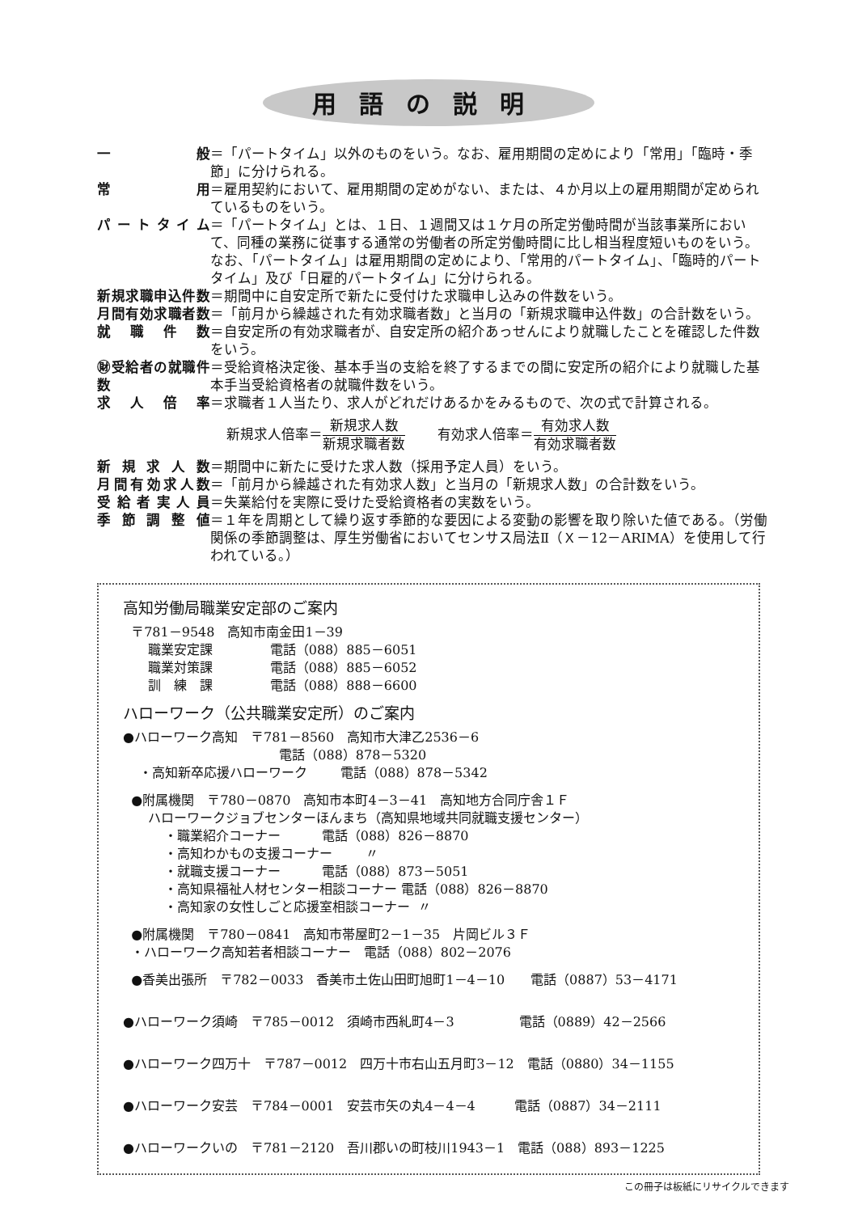用語の説明
一 般 ＝「パートタイム」以外のものをいう。なお、雇用期間の定めにより「常用」「臨時・季節」に分けられる。
常 用 ＝雇用契約において、雇用期間の定めがない、または、４か月以上の雇用期間が定められているものをいう。
パートタイム ＝「パートタイム」とは、１日、１週間又は１ケ月の所定労働時間が当該事業所において、同種の業務に従事する通常の労働者の所定労働時間に比し相当程度短いものをいう。
なお、「パートタイム」は雇用期間の定めにより、「常用的パートタイム」、「臨時的パートタイム」及び「日雇的パートタイム」に分けられる。
新規求職申込件数 ＝期間中に自安定所で新たに受付けた求職申し込みの件数をいう。
月間有効求職者数 ＝「前月から繰越された有効求職者数」と当月の「新規求職申込件数」の合計数をいう。
就 職 件 数 ＝自安定所の有効求職者が、自安定所の紹介あっせんにより就職したことを確認した件数をいう。
㊖受給者の就職件数
＝受給資格決定後、基本手当の支給を終了するまでの間に安定所の紹介により就職した基本手当受給資格者の就職件数をいう。
求 人 倍 率 ＝求職者１人当たり、求人がどれだけあるかをみるもので、次の式で計算される。
新規求人倍率＝新規求人数 新規求職者数
有効求人倍率＝有効求人数 有効求職者数
新 規 求 人 数 ＝期間中に新たに受けた求人数（採用予定人員）をいう。
月間有効求人数 ＝「前月から繰越された有効求人数」と当月の「新規求人数」の合計数をいう。
受給者実人員 ＝失業給付を実際に受けた受給資格者の実数をいう。
季 節 調 整 値 ＝１年を周期として繰り返す季節的な要因による変動の影響を取り除いた値である。（労働関係の季節調整は、厚生労働省においてセンサス局法Ⅱ（Ｘ－12－ARIMA）を使用して行われている。）
高知労働局職業安定部のご案内
〒781－9548　高知市南金田1－39 職業安定課 電話（088）885－6051 職業対策課 電話（088）885－6052 訓　練　課 電話（088）888－6600
ハローワーク（公共職業安定所）のご案内
●ハローワーク高知　〒781－8560　高知市大津乙2536－6 電話（088）878－5320 ・高知新卒応援ハローワーク 電話（088）878－5342
●附属機関　〒780－0870　高知市本町4－3－41　高知地方合同庁舎１Ｆ ハローワークジョブセンターほんまち（高知県地域共同就職支援センター） ・職業紹介コーナー 電話（088）826－8870 ・高知わかもの支援コーナー 〃 ・就職支援コーナー 電話（088）873－5051 ・高知県福祉人材センター相談コーナー 電話（088）826－8870 ・高知家の女性しごと応援室相談コーナー 〃
●附属機関　〒780－0841　高知市帯屋町2－1－35　片岡ビル３Ｆ ・ハローワーク高知若者相談コーナー　電話（088）802－2076
●香美出張所　〒782－0033　香美市土佐山田町旭町1－4－10　　電話（0887）53－4171
●ハローワーク須崎　〒785－0012　須崎市西糺町4－3　　　　　電話（0889）42－2566
●ハローワーク四万十　〒787－0012　四万十市右山五月町3－12　電話（0880）34－1155
●ハローワーク安芸　〒784－0001　安芸市矢の丸4－4－4　　　電話（0887）34－2111
●ハローワークいの　〒781－2120　吾川郡いの町枝川1943－1　電話（088）893－1225
この冊子は板紙にリサイクルできます